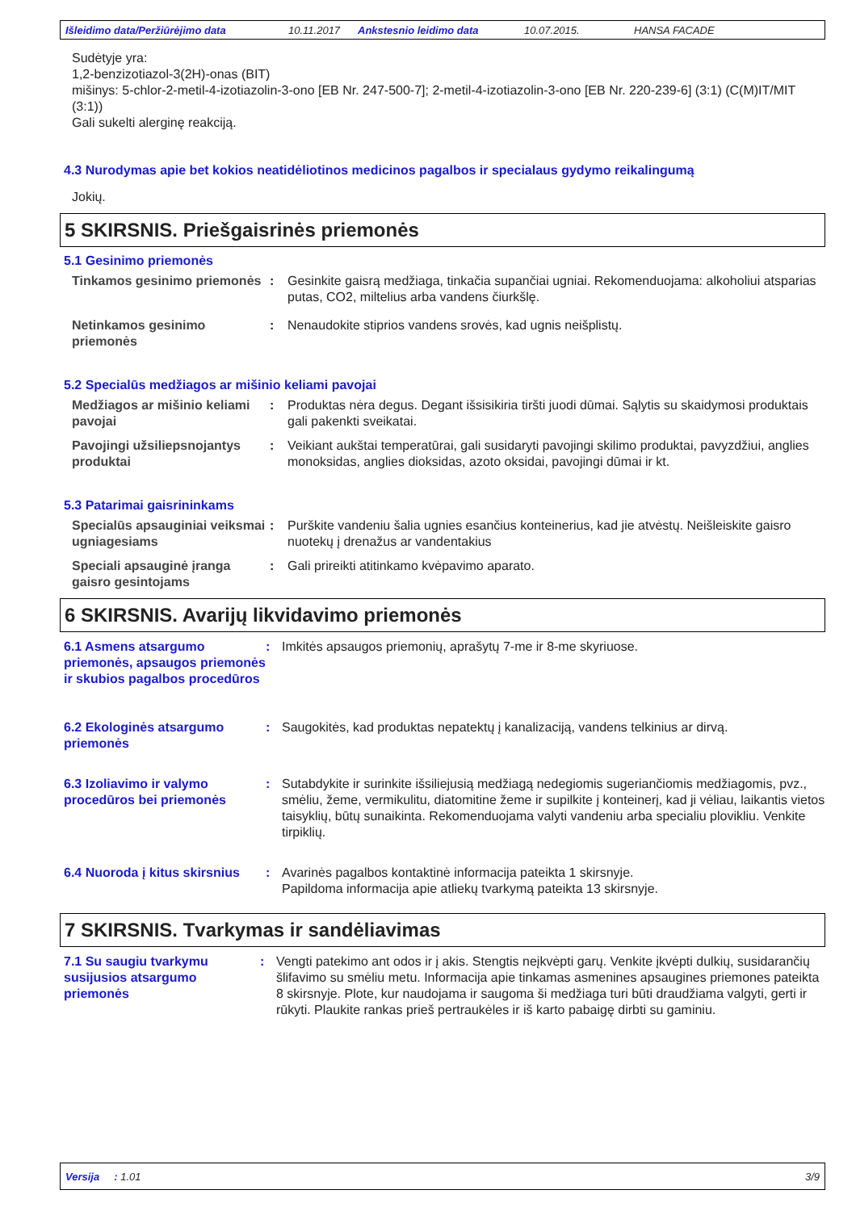Išleidimo data/Peržiūrėjimo data 10.11.2017 Ankstesnio leidimo data 10.07.2015. HANSA FACADE
Sudėtyje yra:
1,2-benzizotiazol-3(2H)-onas (BIT)
mišinys: 5-chlor-2-metil-4-izotiazolin-3-ono [EB Nr. 247-500-7]; 2-metil-4-izotiazolin-3-ono [EB Nr. 220-239-6] (3:1) (C(M)IT/MIT (3:1))
Gali sukelti alerginę reakciją.
4.3 Nurodymas apie bet kokios neatidėliotinos medicinos pagalbos ir specialaus gydymo reikalingumą
Jokių.
5 SKIRSNIS. Priešgaisrinės priemonės
5.1 Gesinimo priemonės
Tinkamos gesinimo priemonės
: Gesinkite gaisrą medžiaga, tinkačia supančiai ugniai. Rekomenduojama: alkoholiui atsparias putas, CO2, miltelius arba vandens čiurkšlę.
Netinkamos gesinimo priemonės
: Nenaudokite stiprios vandens srovės, kad ugnis neišplistų.
5.2 Specialūs medžiagos ar mišinio keliami pavojai
Medžiagos ar mišinio keliami pavojai
: Produktas nėra degus. Degant išsisikiria tiršti juodi dūmai. Sąlytis su skaidymosi produktais gali pakenkti sveikatai.
Pavojingi užsiliepsnojantys produktai
: Veikiant aukštai temperatūrai, gali susidaryti pavojingi skilimo produktai, pavyzdžiui, anglies monoksidas, anglies dioksidas, azoto oksidai, pavojingi dūmai ir kt.
5.3 Patarimai gaisrininkams
Specialūs apsauginiai veiksmai ugniagesiams
: Purškite vandeniu šalia ugnies esančius konteinerius, kad jie atvėstų. Neišleiskite gaisro nuotekų į drenažus ar vandentakius
Speciali apsauginė įranga gaisro gesintojams
: Gali prireikti atitinkamo kvėpavimo aparato.
6 SKIRSNIS. Avarijų likvidavimo priemonės
6.1 Asmens atsargumo priemonės, apsaugos priemonės ir skubios pagalbos procedūros
: Imkitės apsaugos priemonių, aprašytų 7-me ir 8-me skyriuose.
6.2 Ekologinės atsargumo priemonės
: Saugokitės, kad produktas nepatektų į kanalizaciją, vandens telkinius ar dirvą.
6.3 Izoliavimo ir valymo procedūros bei priemonės
: Sutabdykite ir surinkite išsiliejusią medžiagą nedegiomis sugeriančiomis medžiagomis, pvz., smėliu, žeme, vermikulitu, diatomitine žeme ir supilkite į konteinerį, kad ji vėliau, laikantis vietos taisyklių, būtų sunaikinta. Rekomenduojama valyti vandeniu arba specialiu plovikliu. Venkite tirpiklių.
6.4 Nuoroda į kitus skirsnius
: Avarinės pagalbos kontaktinė informacija pateikta 1 skirsnyje.
Papildoma informacija apie atliekų tvarkymą pateikta 13 skirsnyje.
7 SKIRSNIS. Tvarkymas ir sandėliavimas
7.1 Su saugiu tvarkymu susijusios atsargumo priemonės
: Vengti patekimo ant odos ir į akis. Stengtis neįkvėpti garų. Venkite įkvėpti dulkių, susidarančių šlifavimo su smėliu metu. Informacija apie tinkamas asmenines apsaugines priemones pateikta 8 skirsnyje. Plote, kur naudojama ir saugoma ši medžiaga turi būti draudžiama valgyti, gerti ir rūkyti. Plaukite rankas prieš pertraukėles ir iš karto pabaigę dirbti su gaminiu.
Versija : 1.01 3/9